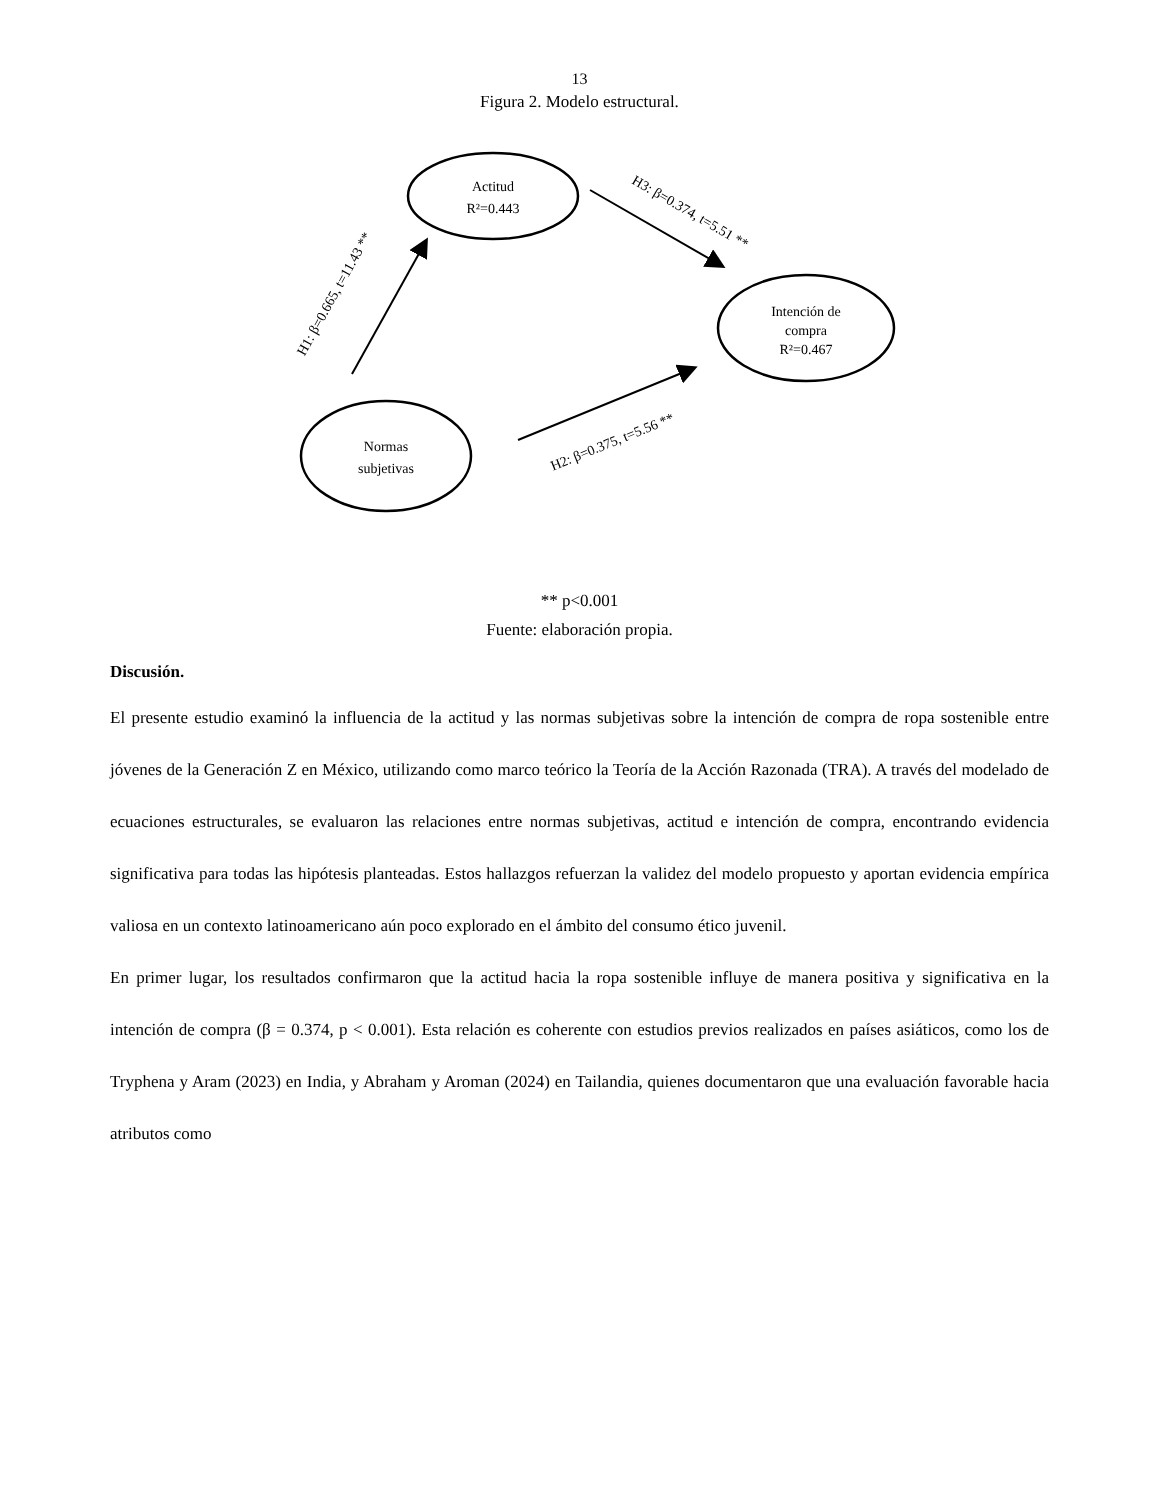13
Figura 2. Modelo estructural.
Actitud
R²=0.443
Intención de
compra
R²=0.467
Normas
subjetivas
H1: β=0.665, t=11.43 **
H3: β=0.374, t=5.51 **
H2: β=0.375, t=5.56 **
** p<0.001
Fuente: elaboración propia.
Discusión.
El presente estudio examinó la influencia de la actitud y las normas subjetivas sobre la intención de compra de ropa sostenible entre jóvenes de la Generación Z en México, utilizando como marco teórico la Teoría de la Acción Razonada (TRA). A través del modelado de ecuaciones estructurales, se evaluaron las relaciones entre normas subjetivas, actitud e intención de compra, encontrando evidencia significativa para todas las hipótesis planteadas. Estos hallazgos refuerzan la validez del modelo propuesto y aportan evidencia empírica valiosa en un contexto latinoamericano aún poco explorado en el ámbito del consumo ético juvenil.
En primer lugar, los resultados confirmaron que la actitud hacia la ropa sostenible influye de manera positiva y significativa en la intención de compra (β = 0.374, p < 0.001). Esta relación es coherente con estudios previos realizados en países asiáticos, como los de Tryphena y Aram (2023) en India, y Abraham y Aroman (2024) en Tailandia, quienes documentaron que una evaluación favorable hacia atributos como